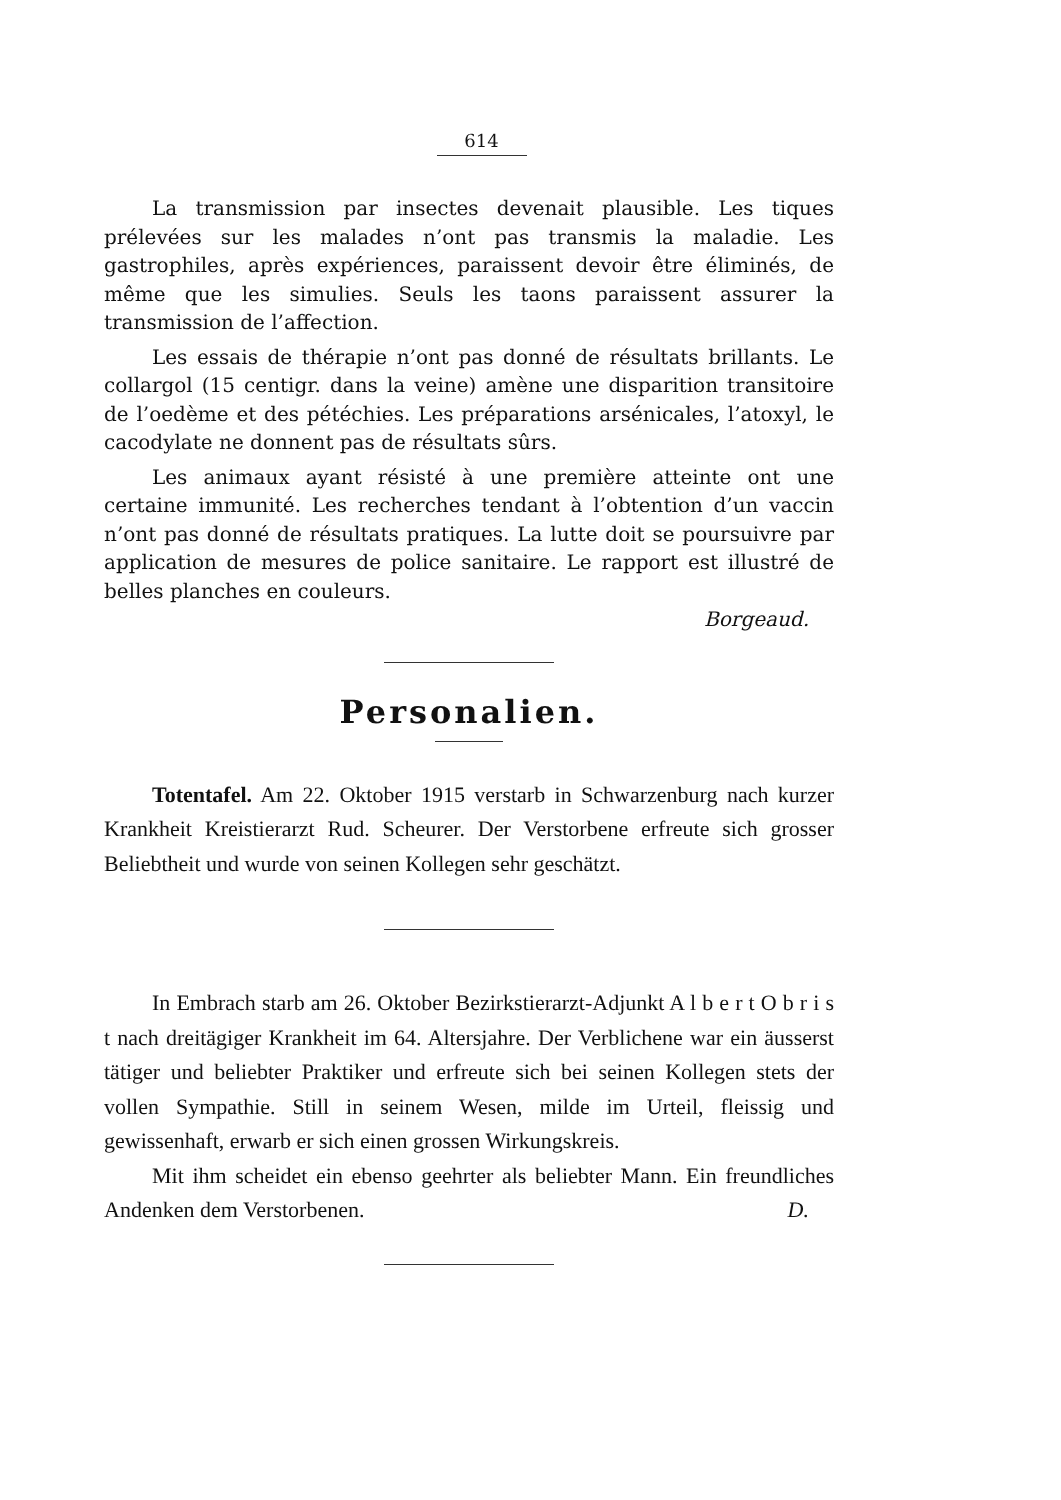614
La transmission par insectes devenait plausible. Les tiques prélevées sur les malades n’ont pas transmis la maladie. Les gastrophiles, après expériences, paraissent devoir être éliminés, de même que les simulies. Seuls les taons paraissent assurer la transmission de l’affection.
Les essais de thérapie n’ont pas donné de résultats brillants. Le collargol (15 centigr. dans la veine) amène une disparition transitoire de l’oedème et des pétéchies. Les préparations arsénicales, l’atoxyl, le cacodylate ne donnent pas de résultats sûrs.
Les animaux ayant résisté à une première atteinte ont une certaine immunité. Les recherches tendant à l’obtention d’un vaccin n’ont pas donné de résultats pratiques. La lutte doit se poursuivre par application de mesures de police sanitaire. Le rapport est illustré de belles planches en couleurs.
Borgeaud.
Personalien.
Totentafel. Am 22. Oktober 1915 verstarb in Schwarzenburg nach kurzer Krankheit Kreistierarzt Rud. Scheurer. Der Verstorbene erfreute sich grosser Beliebtheit und wurde von seinen Kollegen sehr geschätzt.
In Embrach starb am 26. Oktober Bezirkstierarzt-Adjunkt A l b e r t O b r i s t nach dreitägiger Krankheit im 64. Altersjahre. Der Verblichene war ein äusserst tätiger und beliebter Praktiker und erfreute sich bei seinen Kollegen stets der vollen Sympathie. Still in seinem Wesen, milde im Urteil, fleissig und gewissenhaft, erwarb er sich einen grossen Wirkungskreis.
Mit ihm scheidet ein ebenso geehrter als beliebter Mann. Ein freundliches Andenken dem Verstorbenen. D.